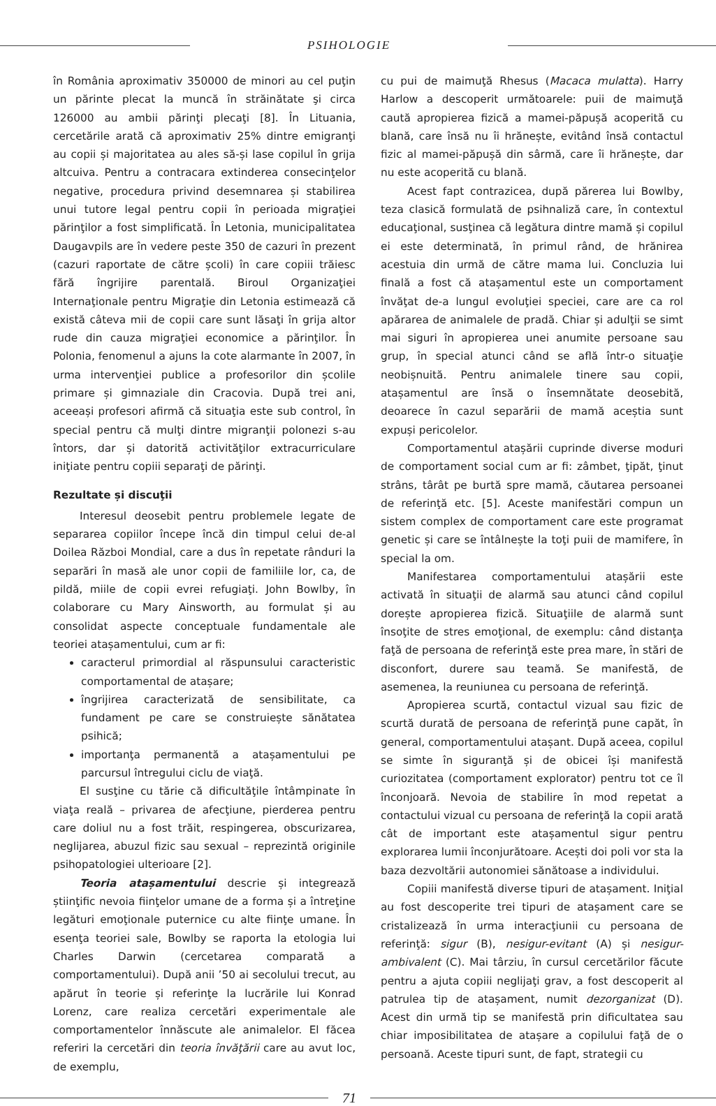PSIHOLOGIE
în România aproximativ 350000 de minori au cel puţin un părinte plecat la muncă în străinătate şi circa 126000 au ambii părinţi plecaţi [8]. În Lituania, cercetările arată că aproximativ 25% dintre emigranţi au copii și majoritatea au ales să-și lase copilul în grija altcuiva. Pentru a contracara extinderea consecinţelor negative, procedura privind desemnarea și stabilirea unui tutore legal pentru copii în perioada migraţiei părinţilor a fost simplificată. În Letonia, municipalitatea Daugavpils are în vedere peste 350 de cazuri în prezent (cazuri raportate de către școli) în care copiii trăiesc fără îngrijire parentală. Biroul Organizaţiei Internaţionale pentru Migraţie din Letonia estimează că există câteva mii de copii care sunt lăsaţi în grija altor rude din cauza migraţiei economice a părinţilor. În Polonia, fenomenul a ajuns la cote alarmante în 2007, în urma intervenţiei publice a profesorilor din școlile primare și gimnaziale din Cracovia. După trei ani, aceeași profesori afirmă că situaţia este sub control, în special pentru că mulţi dintre migranţii polonezi s-au întors, dar și datorită activităţilor extracurriculare iniţiate pentru copiii separaţi de părinţi.
Rezultate și discuţii
Interesul deosebit pentru problemele legate de separarea copiilor începe încă din timpul celui de-al Doilea Război Mondial, care a dus în repetate rânduri la separări în masă ale unor copii de familiile lor, ca, de pildă, miile de copii evrei refugiaţi. John Bowlby, în colaborare cu Mary Ainsworth, au formulat și au consolidat aspecte conceptuale fundamentale ale teoriei atașamentului, cum ar fi:
caracterul primordial al răspunsului caracteristic comportamental de atașare;
îngrijirea caracterizată de sensibilitate, ca fundament pe care se construiește sănătatea psihică;
importanţa permanentă a atașamentului pe parcursul întregului ciclu de viaţă.
El susţine cu tărie că dificultăţile întâmpinate în viaţa reală – privarea de afecţiune, pierderea pentru care doliul nu a fost trăit, respingerea, obscurizarea, neglijarea, abuzul fizic sau sexual – reprezintă originile psihopatologiei ulterioare [2].
Teoria atașamentului descrie și integrează știinţific nevoia fiinţelor umane de a forma și a întreţine legături emoţionale puternice cu alte fiinţe umane. În esenţa teoriei sale, Bowlby se raporta la etologia lui Charles Darwin (cercetarea comparată a comportamentului). După anii ’50 ai secolului trecut, au apărut în teorie și referinţe la lucrările lui Konrad Lorenz, care realiza cercetări experimentale ale comportamentelor înnăscute ale animalelor. El făcea referiri la cercetări din teoria învăţării care au avut loc, de exemplu,
cu pui de maimuţă Rhesus (Macaca mulatta). Harry Harlow a descoperit următoarele: puii de maimuţă caută apropierea fizică a mamei-păpușă acoperită cu blană, care însă nu îi hrănește, evitând însă contactul fizic al mamei-păpușă din sârmă, care îi hrănește, dar nu este acoperită cu blană.
Acest fapt contrazicea, după părerea lui Bowlby, teza clasică formulată de psihnaliză care, în contextul educaţional, susţinea că legătura dintre mamă și copilul ei este determinată, în primul rând, de hrănirea acestuia din urmă de către mama lui. Concluzia lui finală a fost că atașamentul este un comportament învăţat de-a lungul evoluţiei speciei, care are ca rol apărarea de animalele de pradă. Chiar și adulţii se simt mai siguri în apropierea unei anumite persoane sau grup, în special atunci când se află într-o situaţie neobișnuită. Pentru animalele tinere sau copii, atașamentul are însă o însemnătate deosebită, deoarece în cazul separării de mamă aceștia sunt expuși pericolelor.
Comportamentul atașării cuprinde diverse moduri de comportament social cum ar fi: zâmbet, ţipăt, ţinut strâns, târât pe burtă spre mamă, căutarea persoanei de referinţă etc. [5]. Aceste manifestări compun un sistem complex de comportament care este programat genetic și care se întâlnește la toţi puii de mamifere, în special la om.
Manifestarea comportamentului atașării este activată în situaţii de alarmă sau atunci când copilul dorește apropierea fizică. Situaţiile de alarmă sunt însoţite de stres emoţional, de exemplu: când distanţa faţă de persoana de referinţă este prea mare, în stări de disconfort, durere sau teamă. Se manifestă, de asemenea, la reuniunea cu persoana de referinţă.
Apropierea scurtă, contactul vizual sau fizic de scurtă durată de persoana de referinţă pune capăt, în general, comportamentului atașant. După aceea, copilul se simte în siguranţă și de obicei își manifestă curiozitatea (comportament explorator) pentru tot ce îl înconjoară. Nevoia de stabilire în mod repetat a contactului vizual cu persoana de referinţă la copii arată cât de important este atașamentul sigur pentru explorarea lumii înconjurătoare. Acești doi poli vor sta la baza dezvoltării autonomiei sănătoase a individului.
Copiii manifestă diverse tipuri de atașament. Iniţial au fost descoperite trei tipuri de atașament care se cristalizează în urma interacţiunii cu persoana de referinţă: sigur (B), nesigur-evitant (A) și nesigur-ambivalent (C). Mai târziu, în cursul cercetărilor făcute pentru a ajuta copiii neglijaţi grav, a fost descoperit al patrulea tip de atașament, numit dezorganizat (D). Acest din urmă tip se manifestă prin dificultatea sau chiar imposibilitatea de atașare a copilului faţă de o persoană. Aceste tipuri sunt, de fapt, strategii cu
71